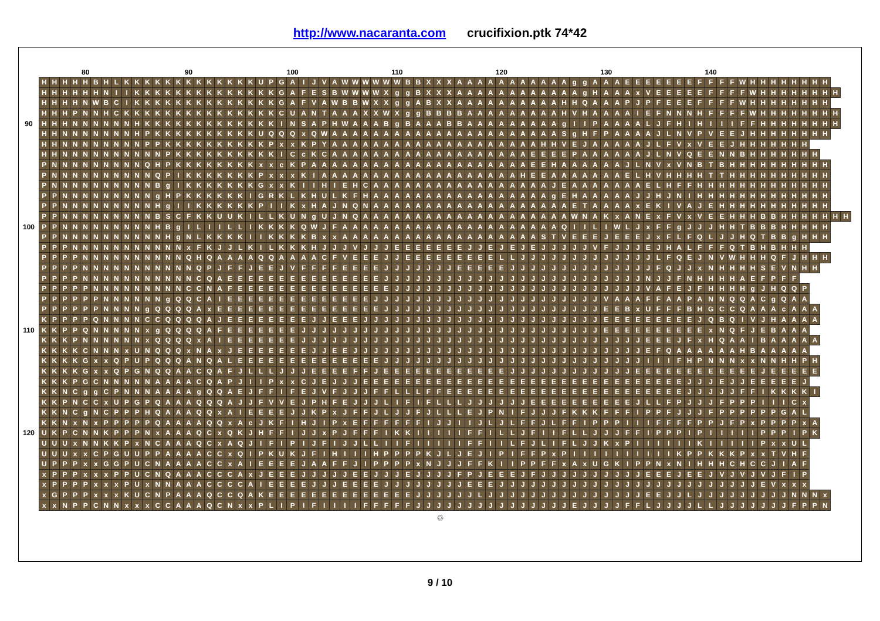http://www.nacaranta.com crucifixion.ptk 74*42
| | | | | | 80 | | | | | | | | | | 90 | | | | | | | | | | 100 | | | | | | | | | | 110 | | | | | | | | | | 120 | | | | | | | | | | 130 | | | | | | | | | | 140 | | | | | | | | | | | | | |
| | H | H | H | H | H | B | H | L | K | K | K | K | K | K | K | K | K | K | K | K | K | U | P | G | A | I | J | V | A | W | W | W | W | W | W | B | B | X | X | X | A | A | A | A | A | A | A | A | A | A | A | g | g | A | A | A | E | E | E | E | E | E | E | F | F | F | F | W | H | H | H | H | H | H | H | H | | |
| | H | H | H | H | H | H | N | I | I | K | K | K | K | K | K | K | K | K | K | K | K | K | K | G | A | F | E | S | B | W | W | W | W | X | g | g | B | X | X | X | A | A | A | A | A | A | A | A | A | A | A | A | g | H | A | A | A | x | V | E | E | E | E | E | F | F | F | F | W | H | H | H | H | H | H | H | H | |
| | H | H | H | H | N | W | B | C | I | K | K | K | K | K | K | K | K | K | K | K | K | K | K | G | A | F | V | A | W | B | B | W | X | X | g | g | A | B | X | X | A | A | A | A | A | A | A | A | A | A | H | H | Q | A | A | A | P | J | P | F | E | E | E | F | F | F | F | W | H | H | H | H | H | H | H | H | | |
| | H | H | H | P | N | N | H | C | K | K | K | K | K | K | K | K | K | K | K | K | K | K | K | C | U | A | N | T | A | A | A | X | X | W | X | g | g | B | B | B | B | A | A | A | A | A | A | A | A | A | H | V | H | A | A | A | A | I | E | F | N | N | N | H | F | F | F | F | W | H | H | H | H | H | H | H | H | |
| 90 | H | H | H | N | N | N | N | N | N | H | K | K | K | K | K | K | K | K | K | K | K | K | K | I | N | S | A | P | H | W | A | A | A | B | g | B | A | A | A | B | B | A | A | A | A | A | A | A | A | A | g | I | I | P | A | A | A | A | L | J | F | H | I | H | I | I | I | F | F | H | H | H | H | H | H | H | H | |
| | H | H | N | N | N | N | N | N | N | H | P | K | K | K | K | K | K | K | K | K | K | U | Q | Q | Q | x | Q | W | A | A | A | A | A | A | A | A | A | A | A | A | A | A | A | A | A | A | A | A | A | A | S | g | H | F | P | A | A | A | A | J | L | N | V | P | V | E | E | J | H | H | H | H | H | H | H | H | | |
| | H | H | N | N | N | N | N | N | N | N | P | P | K | K | K | K | K | K | K | K | K | K | P | x | x | K | P | Y | A | A | A | A | A | A | A | A | A | A | A | A | A | A | A | A | A | A | A | A | H | H | V | E | J | A | A | A | A | A | J | L | F | V | x | V | E | E | J | H | H | H | H | H | H | H | | | | |
| | H | H | N | N | N | N | N | N | N | N | N | N | P | K | K | K | K | K | K | K | K | K | K | I | C | c | K | C | A | A | A | A | A | A | A | A | A | A | A | A | A | A | A | A | A | A | A | E | E | E | E | P | A | A | A | A | A | A | J | L | N | V | Q | E | E | N | N | B | H | H | H | H | H | H | H | | | |
| | P | N | N | N | N | N | N | N | N | N | Q | H | P | K | K | K | K | K | K | K | K | x | x | c | K | P | A | A | A | A | A | A | A | A | A | A | A | A | A | A | A | A | A | A | A | A | A | E | E | H | A | A | A | A | A | A | J | L | N | V | x | V | N | B | T | B | H | H | H | H | H | H | H | H | H | H | | |
| | P | N | N | N | N | N | N | N | N | N | N | Q | P | I | K | K | K | K | K | K | K | P | x | x | x | K | I | A | A | A | A | A | A | A | A | A | A | A | A | A | A | A | A | A | A | A | H | E | E | A | A | A | A | A | A | A | E | L | H | V | H | H | H | H | T | T | H | H | H | H | H | H | H | H | H | H | | |
| | P | N | N | N | N | N | N | N | N | N | N | B | g | I | K | K | K | K | K | K | K | G | x | x | K | I | I | H | I | E | H | C | A | A | A | A | A | A | A | A | A | A | A | A | A | A | A | A | A | J | E | A | A | A | A | A | A | A | E | L | H | F | F | H | H | H | H | H | H | H | H | H | H | H | H | H | | |
| | P | P | N | N | N | N | N | N | N | N | N | g | H | P | K | K | K | K | K | K | I | G | R | K | L | K | H | U | L | K | F | H | A | A | A | A | A | A | A | A | A | A | A | A | A | A | A | A | A | g | E | H | A | A | A | A | A | J | J | H | J | N | I | H | H | H | H | H | H | H | H | H | H | H | H | H | | |
| | P | P | N | N | N | N | N | N | N | N | N | H | g | I | I | K | K | K | K | K | K | P | I | I | K | x | H | A | J | N | Q | N | A | A | A | A | A | A | A | A | A | A | A | A | A | A | A | A | A | A | A | E | T | A | A | A | A | x | E | K | I | V | A | J | E | H | H | H | H | H | H | H | H | H | H | H | | |
| | P | P | N | N | N | N | N | N | N | N | N | B | S | C | F | K | K | U | U | K | I | L | L | K | U | N | g | U | J | N | Q | A | A | A | A | A | A | A | A | A | A | A | A | A | A | A | A | A | A | A | A | W | N | A | K | x | A | N | E | x | F | V | x | V | E | E | H | H | H | B | B | H | H | H | H | H | H | H |
| 100 | P | P | N | N | N | N | N | N | N | N | N | H | B | g | I | L | I | I | L | L | I | K | K | K | K | Q | W | J | F | A | A | A | A | A | A | A | A | A | A | A | A | A | A | A | A | A | A | A | A | A | Q | I | I | L | I | W | L | J | x | F | F | g | J | J | J | H | H | T | B | B | B | H | H | H | H | H | | |
| | P | P | N | N | N | N | N | N | N | N | N | N | H | g | N | L | K | K | K | K | I | I | K | K | K | K | B | x | x | A | A | A | A | A | A | A | A | A | A | A | A | A | A | A | A | A | A | A | S | T | V | E | E | E | J | E | E | E | J | x | F | L | F | Q | L | J | J | H | Q | T | B | B | g | H | H | H | | |
| | P | P | P | N | N | N | N | N | N | N | N | N | N | N | x | F | K | J | J | L | K | I | L | K | K | K | H | J | J | J | V | J | J | J | E | E | E | E | E | E | E | J | J | E | J | E | J | E | J | J | J | J | J | V | F | J | J | J | E | J | H | A | L | F | F | F | Q | T | B | H | B | H | H | H | | | | |
| | P | P | P | P | N | N | N | N | N | N | N | N | N | N | Q | H | Q | A | A | A | A | Q | Q | A | A | A | A | C | F | V | E | E | E | J | J | E | E | E | E | E | E | E | E | E | L | L | J | J | J | J | J | J | J | J | J | J | J | J | J | L | F | Q | E | J | N | V | W | H | H | H | Q | F | J | H | H | H | | |
| | P | P | P | P | N | N | N | N | N | N | N | N | N | N | N | Q | P | J | F | F | J | E | E | J | V | F | F | F | F | E | E | E | E | J | J | J | J | J | J | J | E | E | E | E | E | J | J | J | J | J | J | J | J | J | J | J | J | J | J | F | Q | J | J | x | N | H | H | H | H | S | E | V | N | H | H | | | |
| | P | P | P | P | N | N | N | N | N | N | N | N | N | N | N | C | Q | A | E | E | E | E | E | E | E | E | E | E | E | E | E | E | E | J | J | J | J | J | J | J | J | J | J | J | J | J | J | J | J | J | J | J | J | J | J | J | J | J | N | J | J | F | N | H | H | H | H | A | E | F | P | F | F | | | | | |
| | P | P | P | P | P | N | N | N | N | N | N | N | N | N | C | C | N | A | F | E | E | E | E | E | E | E | E | E | E | E | E | E | E | E | J | J | J | J | J | J | J | J | J | J | J | J | J | J | J | J | J | J | J | J | J | J | J | J | V | A | F | E | J | F | H | H | H | H | g | J | H | Q | Q | P | | | | |
| | P | P | P | P | P | P | N | N | N | N | N | N | g | Q | Q | C | A | I | E | E | E | E | E | E | E | E | E | E | E | E | E | E | J | J | J | J | J | J | J | J | J | J | J | J | J | J | J | J | J | J | J | J | J | J | V | A | A | A | F | F | A | A | P | A | N | N | Q | Q | A | C | g | Q | A | A | | | | |
| | P | P | P | P | P | P | N | N | N | N | g | Q | Q | Q | Q | A | x | E | E | E | E | E | E | E | E | E | E | E | E | E | E | E | E | J | J | J | J | J | J | J | J | J | J | J | J | J | J | J | J | J | J | J | J | J | E | E | B | x | U | F | F | F | B | H | G | C | C | Q | A | A | A | c | A | A | A | | | |
| | K | P | P | P | P | Q | N | N | N | N | C | C | Q | Q | Q | Q | A | J | E | E | E | E | E | E | E | E | J | J | E | E | E | J | J | J | J | J | J | J | J | J | J | J | J | J | J | J | J | J | J | J | J | J | J | J | E | E | E | E | E | E | E | E | E | J | Q | B | Q | I | V | J | H | A | A | A | A | | | |
| 110 | K | K | P | P | Q | N | N | N | N | N | x | g | Q | Q | Q | Q | A | F | E | E | E | E | E | E | E | J | J | J | J | J | J | J | J | J | J | J | J | J | J | J | J | J | J | J | J | J | J | J | J | J | J | J | J | J | E | E | E | E | E | E | E | E | E | E | x | N | Q | F | J | E | B | A | A | A | | | | |
| | K | K | K | P | N | N | N | N | N | N | x | Q | Q | Q | Q | x | A | I | E | E | E | E | E | E | E | J | J | J | J | J | J | J | J | J | J | J | J | J | J | J | J | J | J | J | J | J | J | J | J | J | J | J | J | J | J | J | J | J | E | E | E | J | F | x | H | Q | A | A | I | B | A | A | A | A | A | | | |
| | K | K | K | K | C | N | N | N | x | U | N | Q | Q | Q | x | N | A | x | J | E | E | E | E | E | E | E | J | J | E | E | J | J | J | J | J | J | J | J | J | J | J | J | J | J | J | J | J | J | J | J | J | J | J | J | J | J | J | J | E | F | Q | A | A | A | A | A | A | H | B | A | A | A | A | A | | | | |
| | K | K | K | K | G | x | x | Q | P | U | P | Q | Q | Q | A | N | Q | A | L | E | E | E | E | E | E | E | E | E | E | E | E | E | E | J | J | J | J | J | J | J | J | J | J | J | J | J | J | J | J | J | J | J | J | J | J | J | J | J | I | I | I | F | H | P | N | N | N | x | x | N | N | H | H | P | H | | | |
| | K | K | K | K | G | x | x | Q | P | G | N | Q | Q | A | A | C | Q | A | F | J | L | L | L | J | J | J | E | E | E | E | F | F | J | E | E | E | E | E | E | E | E | E | E | E | E | J | J | J | J | J | J | J | J | J | J | J | J | E | E | E | E | E | E | E | E | E | E | E | E | J | E | E | E | E | E | | | |
| | K | K | K | P | G | C | N | N | N | N | N | A | A | A | A | C | Q | A | P | J | I | I | P | x | x | C | J | E | J | J | J | E | E | E | E | E | E | E | E | E | E | E | E | E | E | E | E | E | E | E | E | E | E | E | E | E | E | E | E | E | E | E | J | J | J | E | J | J | E | E | E | E | E | J | | | | |
| | K | K | N | C | g | g | C | P | N | N | N | A | A | A | A | g | Q | Q | A | E | J | F | F | I | F | E | J | V | F | J | J | J | F | F | L | L | L | F | F | E | E | E | E | E | E | E | E | E | E | E | E | E | E | E | E | E | E | E | E | E | E | E | J | J | J | J | J | F | F | I | K | K | K | K | I | | | |
| | K | K | P | N | C | C | x | U | P | G | P | Q | A | A | A | Q | Q | Q | A | J | J | F | V | V | E | J | P | H | F | E | J | J | J | L | I | F | I | F | L | L | L | J | J | J | J | J | J | E | E | E | E | E | E | E | E | E | E | J | L | L | F | P | J | J | J | F | P | P | P | I | I | I | C | x | | | | |
| | K | K | N | C | g | N | C | P | P | P | H | Q | A | A | A | Q | Q | x | A | I | E | E | E | E | J | J | K | P | x | J | F | F | J | L | J | J | F | J | L | L | L | E | J | P | N | I | F | J | J | J | F | K | K | K | F | F | F | I | P | P | F | J | J | J | F | P | P | P | P | P | P | G | A | L | | | | |
| | K | K | N | x | N | x | P | P | P | P | P | Q | A | A | A | A | Q | Q | x | A | c | J | K | F | I | H | J | I | P | x | E | F | F | F | F | F | F | I | J | J | I | I | J | L | J | L | F | F | J | L | F | F | I | P | P | P | I | I | I | F | F | F | F | P | P | J | F | P | x | P | P | P | P | x | A | | | |
| 120 | U | K | P | C | N | N | K | P | P | P | N | x | A | A | A | Q | C | x | Q | K | J | H | F | F | I | J | J | x | P | J | F | F | F | I | K | K | I | I | I | I | I | F | F | I | L | L | J | F | I | I | F | L | L | J | J | J | F | F | I | P | P | P | I | P | I | I | I | I | I | P | P | P | I | P | K | | | |
| | U | U | U | x | N | N | K | K | P | x | N | C | A | A | A | Q | C | x | A | Q | J | I | F | I | P | I | J | F | I | J | J | L | L | I | I | F | I | I | I | I | I | F | F | I | I | L | F | J | L | I | F | L | J | J | K | x | P | I | I | I | I | I | I | K | I | I | I | I | I | P | x | x | U | L | | | | |
| | U | U | U | x | x | C | P | G | U | U | P | P | A | A | A | A | C | C | x | Q | I | P | K | U | K | J | F | I | H | I | I | I | H | P | P | P | P | K | J | L | J | E | J | I | P | I | F | F | P | x | P | I | I | I | I | I | I | I | I | I | I | K | P | P | K | K | K | P | x | x | T | V | H | F | | | | |
| | U | P | P | P | x | x | G | G | P | U | C | N | A | A | A | A | C | C | x | A | I | E | E | E | E | J | A | A | F | F | J | I | P | P | P | P | x | N | J | J | J | F | F | K | I | I | P | P | F | F | x | A | x | U | G | K | I | P | P | N | x | N | I | H | H | H | C | H | C | C | J | I | A | F | | | | |
| | x | P | P | P | x | x | x | P | P | U | C | N | Q | A | A | A | C | C | C | A | x | J | E | E | E | J | J | J | J | J | E | E | J | J | J | E | J | J | J | J | F | P | J | E | E | E | J | F | J | J | J | J | J | J | J | J | J | J | E | E | E | J | E | E | J | V | J | V | J | V | J | F | I | P | | | | |
| | x | P | P | P | P | x | x | x | P | U | x | N | N | A | A | A | C | C | C | C | A | I | E | E | E | E | J | J | J | E | E | E | E | J | J | J | J | J | J | J | J | E | E | E | J | J | J | J | J | J | J | J | J | J | J | J | J | J | J | J | J | J | J | J | J | J | J | J | J | E | V | x | x | x | | | | |
| | x | G | P | P | P | x | x | x | K | U | C | N | P | A | A | A | Q | C | C | Q | A | K | E | E | E | E | E | E | E | E | E | E | E | E | E | E | J | J | J | J | J | J | L | J | J | J | J | J | J | J | J | J | J | J | J | J | J | J | E | E | J | J | L | J | J | J | J | J | J | J | J | J | N | N | N | x | | |
| | x | x | N | P | P | C | N | N | x | x | x | C | C | A | A | A | Q | C | N | x | x | P | L | I | P | I | F | I | I | I | I | F | F | F | F | F | J | J | J | J | J | J | J | J | J | J | J | J | J | J | J | E | J | J | J | J | F | F | L | J | J | J | J | L | L | J | J | J | J | J | J | J | F | P | P | N | | |
♲
9 / 10